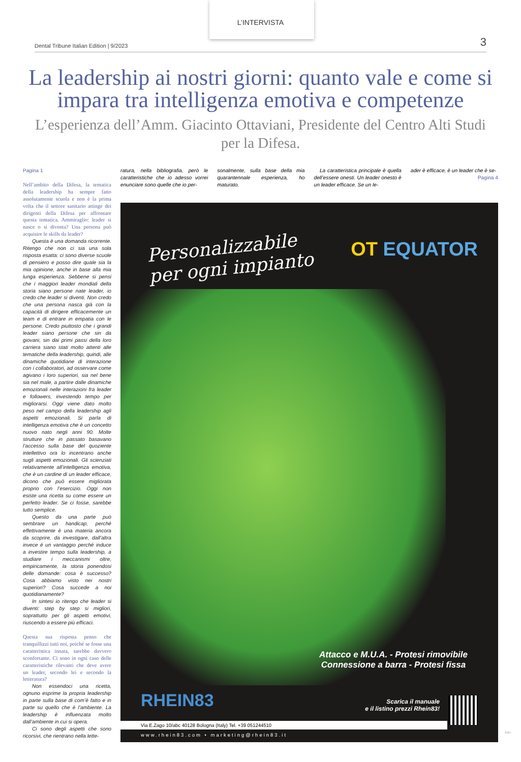L’INTERVISTA
Dental Tribune Italian Edition | 9/2023 3
La leadership ai nostri giorni: quanto vale e come si impara tra intelligenza emotiva e competenze
L’esperienza dell’Amm. Giacinto Ottaviani, Presidente del Centro Alti Studi per la Difesa.
Pagina 1
Nell’ambito della Difesa, la tematica della leadership ha sempre fatto assolutamente scuola e non è la prima volta che il settore sanitario attinge dei dirigenti della Difesa per affrontare questa tematica. Ammiraglio: leader si nasce o si diventa? Una persona può acquisire le skills da leader?
Questa è una domanda ricorrente. Ritengo che non ci sia una sola risposta esatta: ci sono diverse scuole di pensiero e posso dire quale sia la mia opinione, anche in base alla mia lunga esperienza. Sebbene si pensi che i maggiori leader mondiali della storia siano persone nate leader, io credo che leader si diventi. Non credo che una persona nasca già con la capacità di dirigere efficacemente un team e di entrare in empatia con le persone. Credo piuttosto che i grandi leader siano persone che sin da giovani, sin dai primi passi della loro carriera siano stati molto attenti alle tematiche della leadership, quindi, alle dinamiche quotidiane di interazione con i collaboratori, ad osservare come agivano i loro superiori, sia nel bene sia nel male, a partire dalle dinamiche emozionali nelle interazioni fra leader e followers, investendo tempo per migliorarsi. Oggi viene dato molto peso nel campo della leadership agli aspetti emozionali. Si parla di intelligenza emotiva che è un concetto nuovo nato negli anni 90. Molte strutture che in passato basavano l’accesso sulla base del quoziente intellettivo ora lo incentrano anche sugli aspetti emozionali. Gli scienziati relativamente all’intelligenza emotiva, che è un cardine di un leader efficace, dicono che può essere migliorata proprio con l’esercizio. Oggi non esiste una ricetta su come essere un perfetto leader. Se ci fosse, sarebbe tutto semplice.
Questo da una parte può sembrare un handicap, perché effettivamente è una materia ancora da scoprire, da investigare, dall’altra invece è un vantaggio perché induce a investire tempo sulla leadership, a studiare i meccanismi oltre, empiricamente, la storia ponendosi delle domande: cosa è successo? Cosa abbiamo visto nei nostri superiori? Cosa succede a noi quotidianamente?
In sintesi io ritengo che leader si diventi: step by step si migliori, soprattutto per gli aspetti emotivi, riuscendo a essere più efficaci.
Questa sua risposta penso che tranquillizzi tutti noi, poiché se fosse una caratteristica innata, sarebbe davvero sconfortante. Ci sono in ogni caso delle caratteristiche rilevanti che deve avere un leader, secondo lei e secondo la letteratura?
Non essendoci una ricetta, ognuno esprime la propria leadership in parte sulla base di com’è fatto e in parte su quello che è l’ambiente. La leadership è influenzata molto dall’ambiente in cui si opera.
Ci sono degli aspetti che sono ricorsivi, che rientrano nella lette-
ratura, nella bibliografia, però le caratteristiche che io adesso vorrei enunciare sono quelle che io per-
sonalmente, sulla base della mia quarantennale esperienza, ho maturato.
La caratteristica principale è quella dell’essere onesti. Un leader onesto è un leader efficace. Se un le-
ader è efficace, è un leader che è se-
Pagina 4
Personalizzabile
per ogni impianto
OT EQUATOR
Attacco e M.U.A. - Protesi rimovibile
Connessione a barra - Protesi fissa
RHEIN83
Scarica il manuale
e il listino prezzi Rhein83!
Via E.Zago 10/abc 40128 Bologna (Italy) Tel. +39 051244510
www.rhein83.com • marketing@rhein83.it
Adv